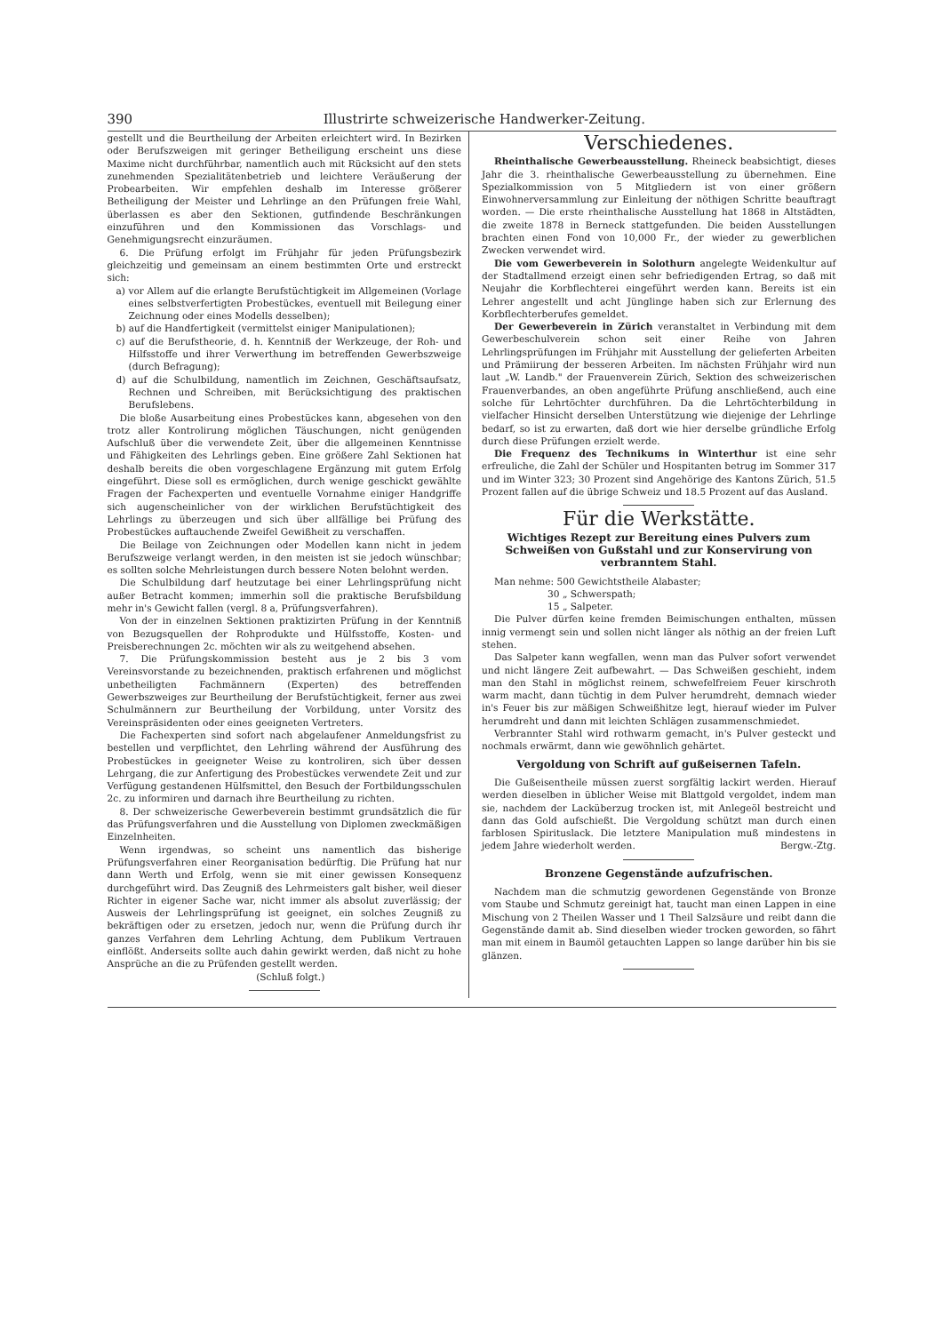390 Illustrirte schweizerische Handwerker-Zeitung.
gestellt und die Beurtheilung der Arbeiten erleichtert wird. In Bezirken oder Berufszweigen mit geringer Betheiligung erscheint uns diese Maxime nicht durchführbar, namentlich auch mit Rücksicht auf den stets zunehmenden Spezialitätenbetrieb und leichtere Veräußerung der Probearbeiten. Wir empfehlen deshalb im Interesse größerer Betheiligung der Meister und Lehrlinge an den Prüfungen freie Wahl, überlassen es aber den Sektionen, gutfindende Beschränkungen einzuführen und den Kommissionen das Vorschlags- und Genehmigungsrecht einzuräumen.
6. Die Prüfung erfolgt im Frühjahr für jeden Prüfungsbezirk gleichzeitig und gemeinsam an einem bestimmten Orte und erstreckt sich:
a) vor Allem auf die erlangte Berufstüchtigkeit im Allgemeinen (Vorlage eines selbstverfertigten Probestückes, eventuell mit Beilegung einer Zeichnung oder eines Modells desselben);
b) auf die Handfertigkeit (vermittelst einiger Manipulationen);
c) auf die Berufstheorie, d. h. Kenntniß der Werkzeuge, der Roh- und Hilfsstoffe und ihrer Verwerthung im betreffenden Gewerbszweige (durch Befragung);
d) auf die Schulbildung, namentlich im Zeichnen, Geschäftsaufsatz, Rechnen und Schreiben, mit Berücksichtigung des praktischen Berufslebens.
Die bloße Ausarbeitung eines Probestückes kann, abgesehen von den trotz aller Kontrolirung möglichen Täuschungen, nicht genügenden Aufschluß über die verwendete Zeit, über die allgemeinen Kenntnisse und Fähigkeiten des Lehrlings geben. Eine größere Zahl Sektionen hat deshalb bereits die oben vorgeschlagene Ergänzung mit gutem Erfolg eingeführt. Diese soll es ermöglichen, durch wenige geschickt gewählte Fragen der Fachexperten und eventuelle Vornahme einiger Handgriffe sich augenscheinlicher von der wirklichen Berufstüchtigkeit des Lehrlings zu überzeugen und sich über allfällige bei Prüfung des Probestückes auftauchende Zweifel Gewißheit zu verschaffen.
Die Beilage von Zeichnungen oder Modellen kann nicht in jedem Berufszweige verlangt werden, in den meisten ist sie jedoch wünschbar; es sollten solche Mehrleistungen durch bessere Noten belohnt werden.
Die Schulbildung darf heutzutage bei einer Lehrlingsprüfung nicht außer Betracht kommen; immerhin soll die praktische Berufsbildung mehr in's Gewicht fallen (vergl. 8 a, Prüfungsverfahren).
Von der in einzelnen Sektionen praktizirten Prüfung in der Kenntniß von Bezugsquellen der Rohprodukte und Hülfsstoffe, Kosten- und Preisberechnungen 2c. möchten wir als zu weitgehend absehen.
7. Die Prüfungskommission besteht aus je 2 bis 3 vom Vereinsvorstande zu bezeichnenden, praktisch erfahrenen und möglichst unbetheiligten Fachmännern (Experten) des betreffenden Gewerbszweiges zur Beurtheilung der Berufstüchtigkeit, ferner aus zwei Schulmännern zur Beurtheilung der Vorbildung, unter Vorsitz des Vereinspräsidenten oder eines geeigneten Vertreters.
Die Fachexperten sind sofort nach abgelaufener Anmeldungsfrist zu bestellen und verpflichtet, den Lehrling während der Ausführung des Probestückes in geeigneter Weise zu kontroliren, sich über dessen Lehrgang, die zur Anfertigung des Probestückes verwendete Zeit und zur Verfügung gestandenen Hülfsmittel, den Besuch der Fortbildungsschulen 2c. zu informiren und darnach ihre Beurtheilung zu richten.
8. Der schweizerische Gewerbeverein bestimmt grundsätzlich die für das Prüfungsverfahren und die Ausstellung von Diplomen zweckmäßigen Einzelnheiten.
Wenn irgendwas, so scheint uns namentlich das bisherige Prüfungsverfahren einer Reorganisation bedürftig. Die Prüfung hat nur dann Werth und Erfolg, wenn sie mit einer gewissen Konsequenz durchgeführt wird. Das Zeugniß des Lehrmeisters galt bisher, weil dieser Richter in eigener Sache war, nicht immer als absolut zuverlässig; der Ausweis der Lehrlingsprüfung ist geeignet, ein solches Zeugniß zu bekräftigen oder zu ersetzen, jedoch nur, wenn die Prüfung durch ihr ganzes Verfahren dem Lehrling Achtung, dem Publikum Vertrauen einflößt. Anderseits sollte auch dahin gewirkt werden, daß nicht zu hohe Ansprüche an die zu Prüfenden gestellt werden.
(Schluß folgt.)
Verschiedenes.
Rheinthalische Gewerbeausstellung. Rheineck beabsichtigt, dieses Jahr die 3. rheinthalische Gewerbeausstellung zu übernehmen. Eine Spezialkommission von 5 Mitgliedern ist von einer größern Einwohnerversammlung zur Einleitung der nöthigen Schritte beauftragt worden. — Die erste rheinthalische Ausstellung hat 1868 in Altstädten, die zweite 1878 in Berneck stattgefunden. Die beiden Ausstellungen brachten einen Fond von 10,000 Fr., der wieder zu gewerblichen Zwecken verwendet wird.
Die vom Gewerbeverein in Solothurn angelegte Weidenkultur auf der Stadtallmend erzeigt einen sehr befriedigenden Ertrag, so daß mit Neujahr die Korbflechterei eingeführt werden kann. Bereits ist ein Lehrer angestellt und acht Jünglinge haben sich zur Erlernung des Korbflechterberufes gemeldet.
Der Gewerbeverein in Zürich veranstaltet in Verbindung mit dem Gewerbeschulverein schon seit einer Reihe von Jahren Lehrlingsprüfungen im Frühjahr mit Ausstellung der gelieferten Arbeiten und Prämiirung der besseren Arbeiten. Im nächsten Frühjahr wird nun laut „W. Landb." der Frauenverein Zürich, Sektion des schweizerischen Frauenverbandes, an oben angeführte Prüfung anschließend, auch eine solche für Lehrtöchter durchführen. Da die Lehrtöchterbildung in vielfacher Hinsicht derselben Unterstützung wie diejenige der Lehrlinge bedarf, so ist zu erwarten, daß dort wie hier derselbe gründliche Erfolg durch diese Prüfungen erzielt werde.
Die Frequenz des Technikums in Winterthur ist eine sehr erfreuliche, die Zahl der Schüler und Hospitanten betrug im Sommer 317 und im Winter 323; 30 Prozent sind Angehörige des Kantons Zürich, 51.5 Prozent fallen auf die übrige Schweiz und 18.5 Prozent auf das Ausland.
Für die Werkstätte.
Wichtiges Rezept zur Bereitung eines Pulvers zum Schweißen von Gußstahl und zur Konservirung von verbranntem Stahl.
Man nehme: 500 Gewichtstheile Alabaster;
30 „ Schwerspath;
15 „ Salpeter.
Die Pulver dürfen keine fremden Beimischungen enthalten, müssen innig vermengt sein und sollen nicht länger als nöthig an der freien Luft stehen.
Das Salpeter kann wegfallen, wenn man das Pulver sofort verwendet und nicht längere Zeit aufbewahrt. — Das Schweißen geschieht, indem man den Stahl in möglichst reinem, schwefelfreiem Feuer kirschroth warm macht, dann tüchtig in dem Pulver herumdreht, demnach wieder in's Feuer bis zur mäßigen Schweißhitze legt, hierauf wieder im Pulver herumdreht und dann mit leichten Schlägen zusammenschmiedet.
Verbrannter Stahl wird rothwarm gemacht, in's Pulver gesteckt und nochmals erwärmt, dann wie gewöhnlich gehärtet.
Vergoldung von Schrift auf gußeisernen Tafeln.
Die Gußeisentheile müssen zuerst sorgfältig lackirt werden. Hierauf werden dieselben in üblicher Weise mit Blattgold vergoldet, indem man sie, nachdem der Lacküberzug trocken ist, mit Anlegeöl bestreicht und dann das Gold aufschießt. Die Vergoldung schützt man durch einen farblosen Spirituslack. Die letztere Manipulation muß mindestens in jedem Jahre wiederholt werden. Bergw.-Ztg.
Bronzene Gegenstände aufzufrischen.
Nachdem man die schmutzig gewordenen Gegenstände von Bronze vom Staube und Schmutz gereinigt hat, taucht man einen Lappen in eine Mischung von 2 Theilen Wasser und 1 Theil Salzsäure und reibt dann die Gegenstände damit ab. Sind dieselben wieder trocken geworden, so fährt man mit einem in Baumöl getauchten Lappen so lange darüber hin bis sie glänzen.